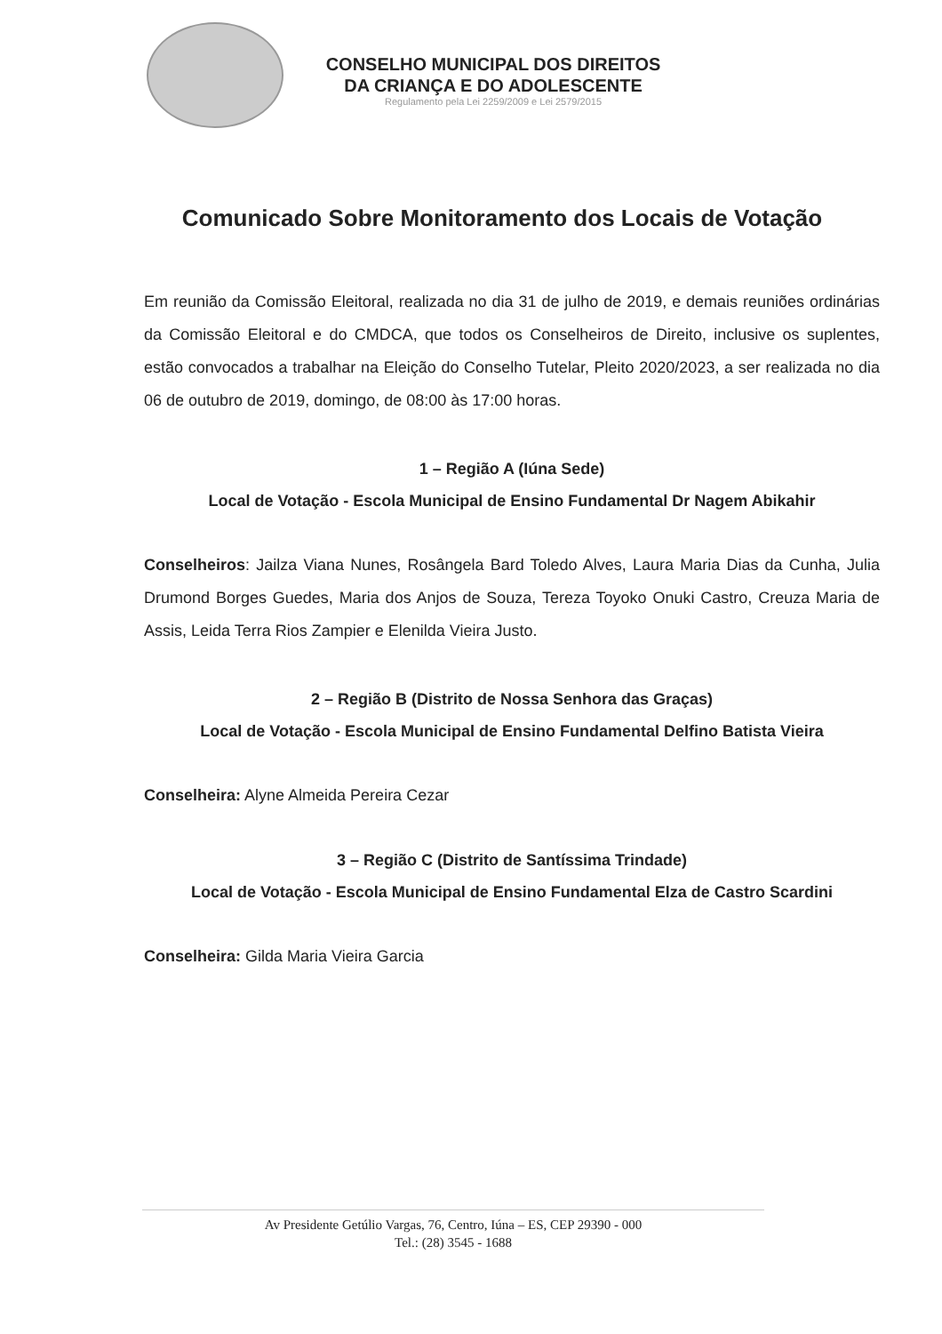CONSELHO MUNICIPAL DOS DIREITOS
DA CRIANÇA E DO ADOLESCENTE
Regulamento pela Lei 2259/2009 e Lei 2579/2015
Comunicado Sobre Monitoramento dos Locais de Votação
Em reunião da Comissão Eleitoral, realizada no dia 31 de julho de 2019, e demais reuniões ordinárias da Comissão Eleitoral e do CMDCA, que todos os Conselheiros de Direito, inclusive os suplentes, estão convocados a trabalhar na Eleição do Conselho Tutelar, Pleito 2020/2023, a ser realizada no dia 06 de outubro de 2019, domingo, de 08:00 às 17:00 horas.
1 – Região A (Iúna Sede)
Local de Votação - Escola Municipal de Ensino Fundamental Dr Nagem Abikahir
Conselheiros: Jailza Viana Nunes, Rosângela Bard Toledo Alves, Laura Maria Dias da Cunha, Julia Drumond Borges Guedes, Maria dos Anjos de Souza, Tereza Toyoko Onuki Castro, Creuza Maria de Assis, Leida Terra Rios Zampier e Elenilda Vieira Justo.
2 – Região B (Distrito de Nossa Senhora das Graças)
Local de Votação - Escola Municipal de Ensino Fundamental Delfino Batista Vieira
Conselheira: Alyne Almeida Pereira Cezar
3 – Região C (Distrito de Santíssima Trindade)
Local de Votação - Escola Municipal de Ensino Fundamental Elza de Castro Scardini
Conselheira: Gilda Maria Vieira Garcia
Av Presidente Getúlio Vargas, 76, Centro, Iúna – ES, CEP 29390 - 000
Tel.: (28) 3545 - 1688